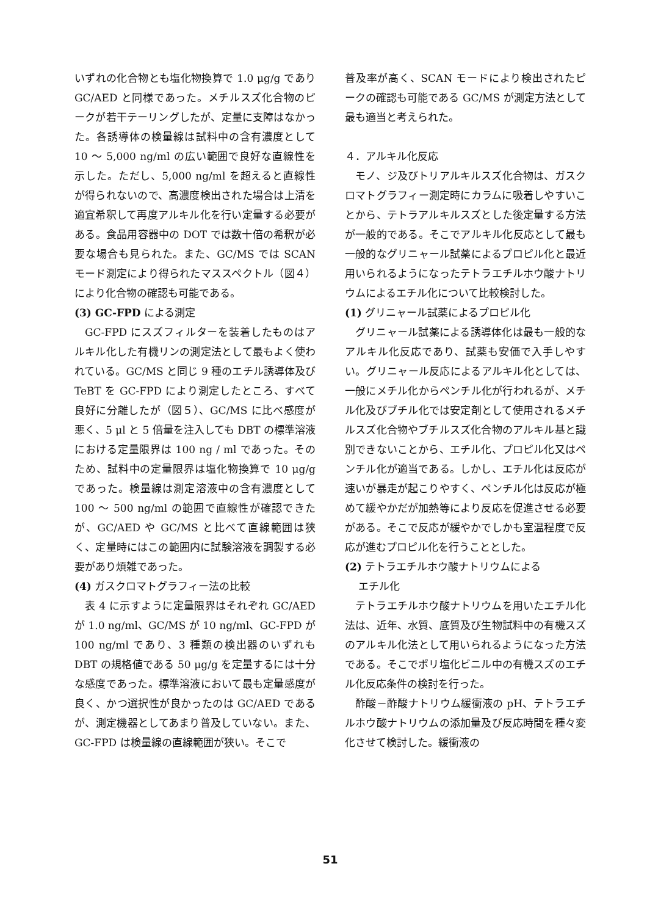いずれの化合物とも塩化物換算で 1.0 μg/g であり GC/AED と同様であった。メチルスズ化合物のピークが若干テーリングしたが、定量に支障はなかった。各誘導体の検量線は試料中の含有濃度として 10 ～ 5,000 ng/ml の広い範囲で良好な直線性を示した。ただし、5,000 ng/ml を超えると直線性が得られないので、高濃度検出された場合は上清を適宜希釈して再度アルキル化を行い定量する必要がある。食品用容器中の DOT では数十倍の希釈が必要な場合も見られた。また、GC/MS では SCAN モード測定により得られたマススペクトル（図４）により化合物の確認も可能である。
(3) GC-FPD による測定
GC-FPD にスズフィルターを装着したものはアルキル化した有機リンの測定法として最もよく使われている。GC/MS と同じ 9 種のエチル誘導体及び TeBT を GC-FPD により測定したところ、すべて良好に分離したが（図５）、GC/MS に比べ感度が悪く、5 μl と 5 倍量を注入しても DBT の標準溶液における定量限界は 100 ng / ml であった。そのため、試料中の定量限界は塩化物換算で 10 μg/g であった。検量線は測定溶液中の含有濃度として 100 ～ 500 ng/ml の範囲で直線性が確認できたが、GC/AED や GC/MS と比べて直線範囲は狭く、定量時にはこの範囲内に試験溶液を調製する必要があり煩雑であった。
(4) ガスクロマトグラフィー法の比較
表 4 に示すように定量限界はそれぞれ GC/AED が 1.0 ng/ml、GC/MS が 10 ng/ml、GC-FPD が 100 ng/ml であり、3 種類の検出器のいずれも DBT の規格値である 50 μg/g を定量するには十分な感度であった。標準溶液において最も定量感度が良く、かつ選択性が良かったのは GC/AED であるが、測定機器としてあまり普及していない。また、GC-FPD は検量線の直線範囲が狭い。そこで
普及率が高く、SCAN モードにより検出されたピークの確認も可能である GC/MS が測定方法として最も適当と考えられた。
４．アルキル化反応
モノ、ジ及びトリアルキルスズ化合物は、ガスクロマトグラフィー測定時にカラムに吸着しやすいことから、テトラアルキルスズとした後定量する方法が一般的である。そこでアルキル化反応として最も一般的なグリニャール試薬によるプロピル化と最近用いられるようになったテトラエチルホウ酸ナトリウムによるエチル化について比較検討した。
(1) グリニャール試薬によるプロピル化
グリニャール試薬による誘導体化は最も一般的なアルキル化反応であり、試薬も安価で入手しやすい。グリニャール反応によるアルキル化としては、一般にメチル化からペンチル化が行われるが、メチル化及びブチル化では安定剤として使用されるメチルスズ化合物やブチルスズ化合物のアルキル基と識別できないことから、エチル化、プロピル化又はペンチル化が適当である。しかし、エチル化は反応が速いが暴走が起こりやすく、ペンチル化は反応が極めて緩やかだが加熱等により反応を促進させる必要がある。そこで反応が緩やかでしかも室温程度で反応が進むプロピル化を行うこととした。
(2) テトラエチルホウ酸ナトリウムによる
エチル化
テトラエチルホウ酸ナトリウムを用いたエチル化法は、近年、水質、底質及び生物試料中の有機スズのアルキル化法として用いられるようになった方法である。そこでポリ塩化ビニル中の有機スズのエチル化反応条件の検討を行った。
酢酸－酢酸ナトリウム緩衝液の pH、テトラエチルホウ酸ナトリウムの添加量及び反応時間を種々変化させて検討した。緩衝液の
51